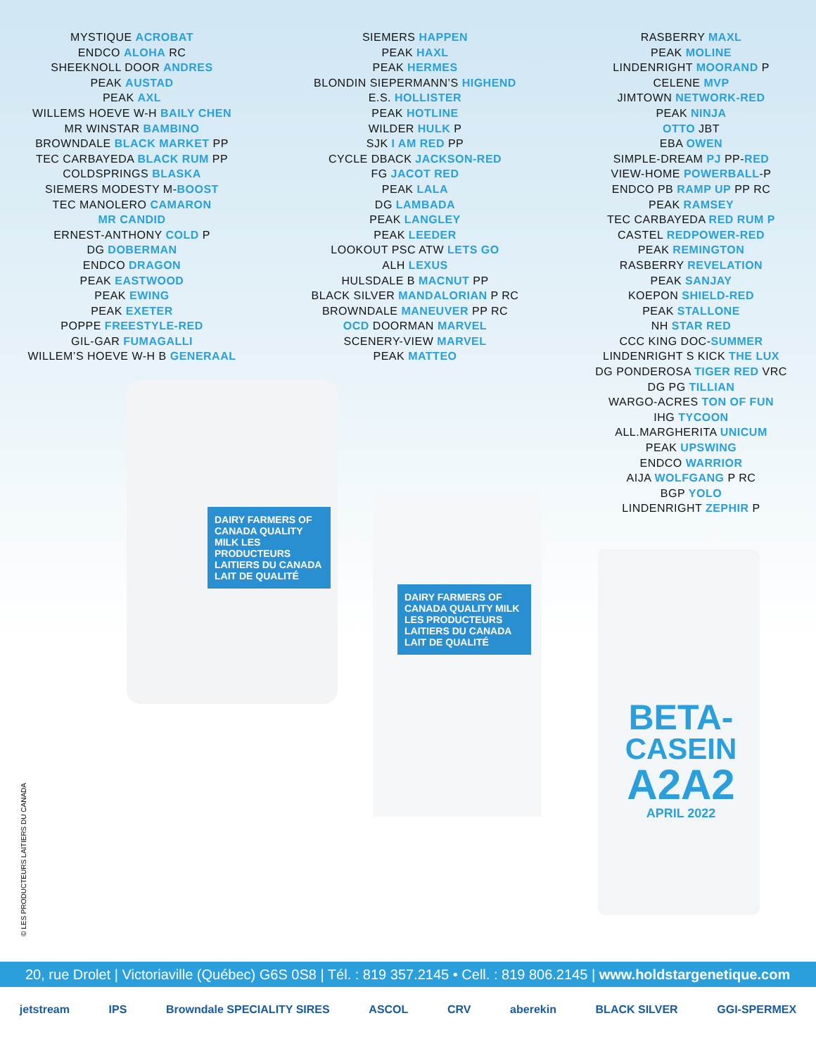MYSTIQUE ACROBAT
ENDCO ALOHA RC
SHEEKNOLL DOOR ANDRES
PEAK AUSTAD
PEAK AXL
WILLEMS HOEVE W-H BAILY CHEN
MR WINSTAR BAMBINO
BROWNDALE BLACK MARKET PP
TEC CARBAYEDA BLACK RUM PP
COLDSPRINGS BLASKA
SIEMERS MODESTY M-BOOST
TEC MANOLERO CAMARON
MR CANDID
ERNEST-ANTHONY COLD P
DG DOBERMAN
ENDCO DRAGON
PEAK EASTWOOD
PEAK EWING
PEAK EXETER
POPPE FREESTYLE-RED
GIL-GAR FUMAGALLI
WILLEM’S HOEVE W-H B GENERAAL
SIEMERS HAPPEN
PEAK HAXL
PEAK HERMES
BLONDIN SIEPERMANN’S HIGHEND
E.S. HOLLISTER
PEAK HOTLINE
WILDER HULK P
SJK I AM RED PP
CYCLE DBACK JACKSON-RED
FG JACOT RED
PEAK LALA
DG LAMBADA
PEAK LANGLEY
PEAK LEEDER
LOOKOUT PSC ATW LETS GO
ALH LEXUS
HULSDALE B MACNUT PP
BLACK SILVER MANDALORIAN P RC
BROWNDALE MANEUVER PP RC
OCD DOORMAN MARVEL
SCENERY-VIEW MARVEL
PEAK MATTEO
RASBERRY MAXL
PEAK MOLINE
LINDENRIGHT MOORAND P
CELENE MVP
JIMTOWN NETWORK-RED
PEAK NINJA
OTTO JBT
EBA OWEN
SIMPLE-DREAM PJ PP-RED
VIEW-HOME POWERBALL-P
ENDCO PB RAMP UP PP RC
PEAK RAMSEY
TEC CARBAYEDA RED RUM P
CASTEL REDPOWER-RED
PEAK REMINGTON
RASBERRY REVELATION
PEAK SANJAY
KOEPON SHIELD-RED
PEAK STALLONE
NH STAR RED
CCC KING DOC-SUMMER
LINDENRIGHT S KICK THE LUX
DG PONDEROSA TIGER RED VRC
DG PG TILLIAN
WARGO-ACRES TON OF FUN
IHG TYCOON
ALL.MARGHERITA UNICUM
PEAK UPSWING
ENDCO WARRIOR
AIJA WOLFGANG P RC
BGP YOLO
LINDENRIGHT ZEPHIR P
DAIRY FARMERS OF CANADA QUALITY MILK LES PRODUCTEURS LAITIERS DU CANADA LAIT DE QUALITÉ
DAIRY FARMERS OF CANADA QUALITY MILK LES PRODUCTEURS LAITIERS DU CANADA LAIT DE QUALITÉ
BETA-
CASEIN
A2A2
APRIL 2022
© LES PRODUCTEURS LAITIERS DU CANADA
20, rue Drolet | Victoriaville (Québec) G6S 0S8 | Tél. : 819 357.2145 • Cell. : 819 806.2145 | www.holdstargenetique.com
jetstream IPS Browndale SPECIALITY SIRES ASCOL CRV aberekin BLACK SILVER GGI-SPERMEX